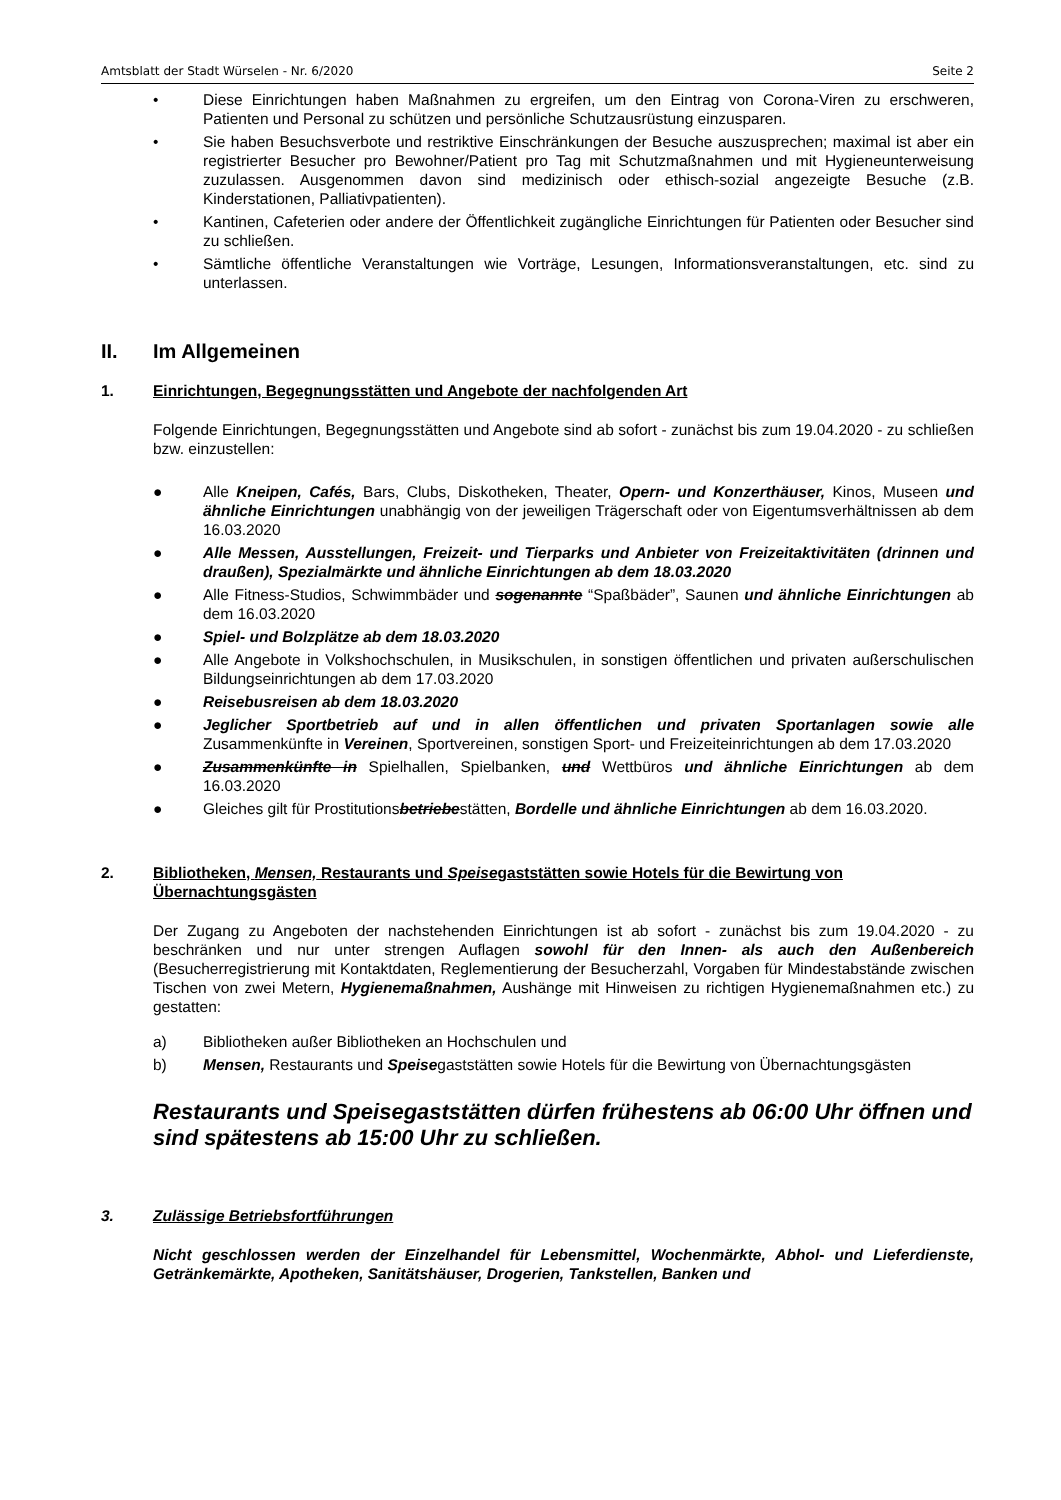Amtsblatt der Stadt Würselen - Nr. 6/2020 Seite 2
• Diese Einrichtungen haben Maßnahmen zu ergreifen, um den Eintrag von Corona-Viren zu erschweren, Patienten und Personal zu schützen und persönliche Schutzausrüstung einzusparen.
• Sie haben Besuchsverbote und restriktive Einschränkungen der Besuche auszusprechen; maximal ist aber ein registrierter Besucher pro Bewohner/Patient pro Tag mit Schutzmaßnahmen und mit Hygieneunterweisung zuzulassen. Ausgenommen davon sind medizinisch oder ethisch-sozial angezeigte Besuche (z.B. Kinderstationen, Palliativpatienten).
• Kantinen, Cafeterien oder andere der Öffentlichkeit zugängliche Einrichtungen für Patienten oder Besucher sind zu schließen.
• Sämtliche öffentliche Veranstaltungen wie Vorträge, Lesungen, Informationsveranstaltungen, etc. sind zu unterlassen.
II. Im Allgemeinen
1. Einrichtungen, Begegnungsstätten und Angebote der nachfolgenden Art
Folgende Einrichtungen, Begegnungsstätten und Angebote sind ab sofort - zunächst bis zum 19.04.2020 - zu schließen bzw. einzustellen:
● Alle Kneipen, Cafés, Bars, Clubs, Diskotheken, Theater, Opern- und Konzerthäuser, Kinos, Museen und ähnliche Einrichtungen unabhängig von der jeweiligen Trägerschaft oder von Eigentumsverhältnissen ab dem 16.03.2020
● Alle Messen, Ausstellungen, Freizeit- und Tierparks und Anbieter von Freizeitaktivitäten (drinnen und draußen), Spezialmärkte und ähnliche Einrichtungen ab dem 18.03.2020
● Alle Fitness-Studios, Schwimmbäder und sogenannte “Spaßbäder”, Saunen und ähnliche Einrichtungen ab dem 16.03.2020
● Spiel- und Bolzplätze ab dem 18.03.2020
● Alle Angebote in Volkshochschulen, in Musikschulen, in sonstigen öffentlichen und privaten außerschulischen Bildungseinrichtungen ab dem 17.03.2020
● Reisebusreisen ab dem 18.03.2020
● Jeglicher Sportbetrieb auf und in allen öffentlichen und privaten Sportanlagen sowie alle Zusammenkünfte in Vereinen, Sportvereinen, sonstigen Sport- und Freizeiteinrichtungen ab dem 17.03.2020
● Zusammenkünfte in Spielhallen, Spielbanken, und Wettbüros und ähnliche Einrichtungen ab dem 16.03.2020
● Gleiches gilt für Prostitutionsbetriebestätten, Bordelle und ähnliche Einrichtungen ab dem 16.03.2020.
2. Bibliotheken, Mensen, Restaurants und Speisegaststätten sowie Hotels für die Bewirtung von Übernachtungsgästen
Der Zugang zu Angeboten der nachstehenden Einrichtungen ist ab sofort - zunächst bis zum 19.04.2020 - zu beschränken und nur unter strengen Auflagen sowohl für den Innen- als auch den Außenbereich (Besucherregistrierung mit Kontaktdaten, Reglementierung der Besucherzahl, Vorgaben für Mindestabstände zwischen Tischen von zwei Metern, Hygienemaßnahmen, Aushänge mit Hinweisen zu richtigen Hygienemaßnahmen etc.) zu gestatten:
a) Bibliotheken außer Bibliotheken an Hochschulen und
b) Mensen, Restaurants und Speisegaststätten sowie Hotels für die Bewirtung von Übernachtungsgästen
Restaurants und Speisegaststätten dürfen frühestens ab 06:00 Uhr öffnen und sind spätestens ab 15:00 Uhr zu schließen.
3. Zulässige Betriebsfortführungen
Nicht geschlossen werden der Einzelhandel für Lebensmittel, Wochenmärkte, Abhol- und Lieferdienste, Getränkemärkte, Apotheken, Sanitätshäuser, Drogerien, Tankstellen, Banken und